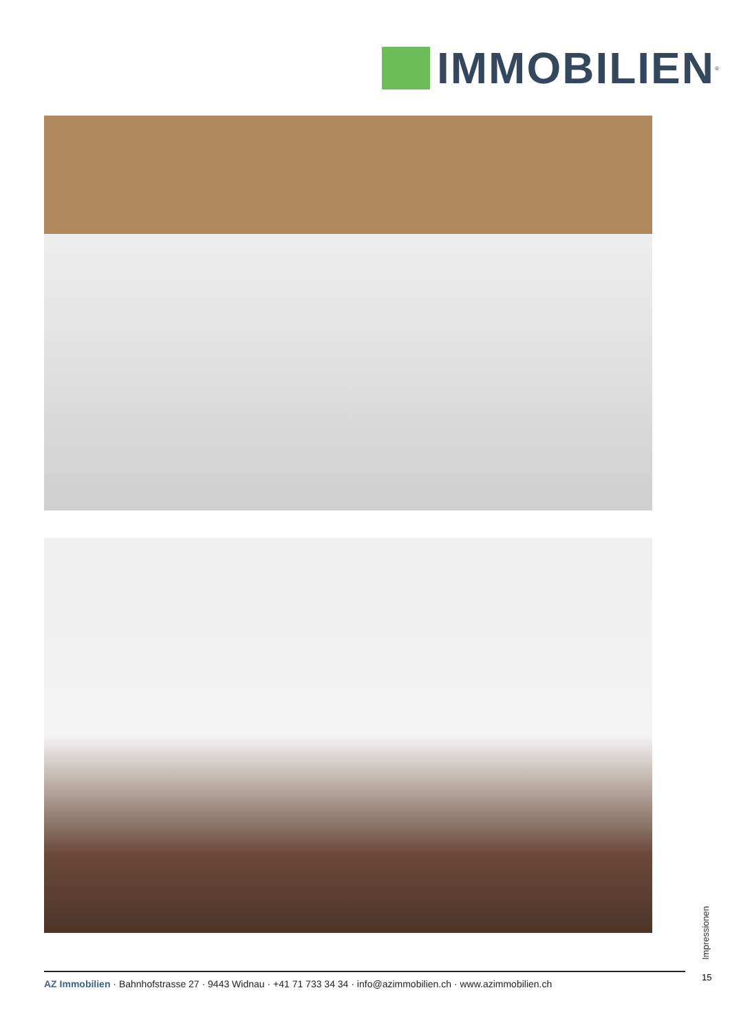IMMOBILIEN
<sup>®</sup>
Impressionen
15
AZ Immobilien · Bahnhofstrasse 27 · 9443 Widnau · +41 71 733 34 34 · info@azimmobilien.ch · www.azimmobilien.ch